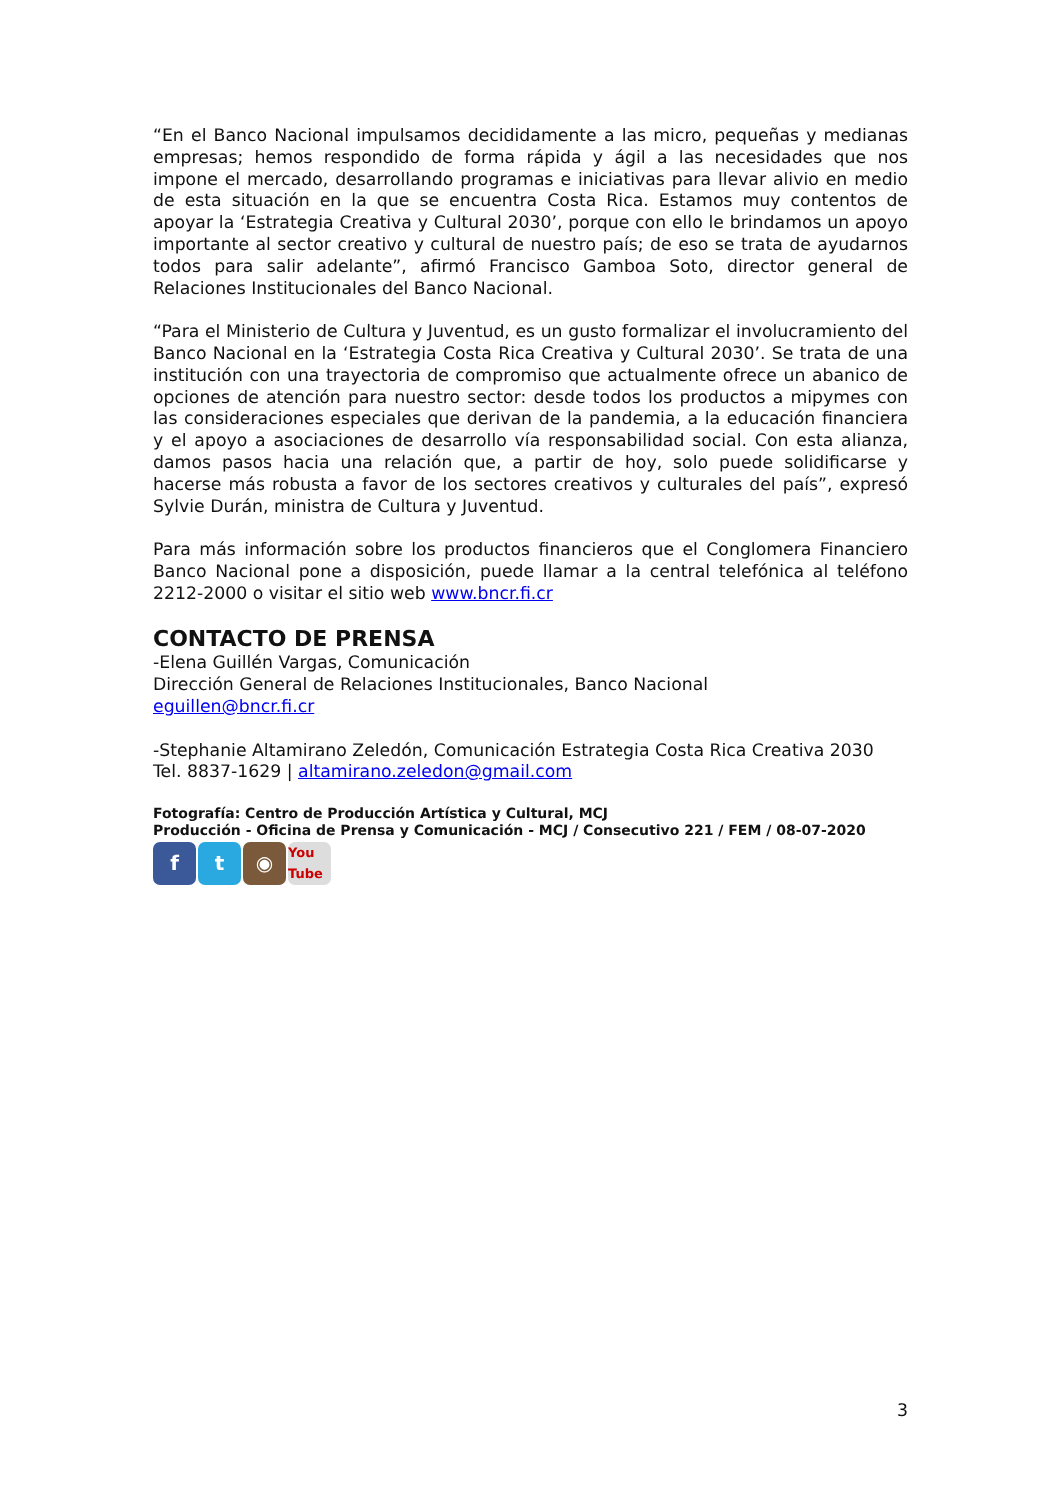“En el Banco Nacional impulsamos decididamente a las micro, pequeñas y medianas empresas; hemos respondido de forma rápida y ágil a las necesidades que nos impone el mercado, desarrollando programas e iniciativas para llevar alivio en medio de esta situación en la que se encuentra Costa Rica. Estamos muy contentos de apoyar la ‘Estrategia Creativa y Cultural 2030’, porque con ello le brindamos un apoyo importante al sector creativo y cultural de nuestro país; de eso se trata de ayudarnos todos para salir adelante”, afirmó Francisco Gamboa Soto, director general de Relaciones Institucionales del Banco Nacional.
“Para el Ministerio de Cultura y Juventud, es un gusto formalizar el involucramiento del Banco Nacional en la ‘Estrategia Costa Rica Creativa y Cultural 2030’. Se trata de una institución con una trayectoria de compromiso que actualmente ofrece un abanico de opciones de atención para nuestro sector: desde todos los productos a mipymes con las consideraciones especiales que derivan de la pandemia, a la educación financiera y el apoyo a asociaciones de desarrollo vía responsabilidad social. Con esta alianza, damos pasos hacia una relación que, a partir de hoy, solo puede solidificarse y hacerse más robusta a favor de los sectores creativos y culturales del país”, expresó Sylvie Durán, ministra de Cultura y Juventud.
Para más información sobre los productos financieros que el Conglomera Financiero Banco Nacional pone a disposición, puede llamar a la central telefónica al teléfono 2212-2000 o visitar el sitio web www.bncr.fi.cr
CONTACTO DE PRENSA
-Elena Guillén Vargas, Comunicación
Dirección General de Relaciones Institucionales, Banco Nacional
eguillen@bncr.fi.cr
-Stephanie Altamirano Zeledón, Comunicación Estrategia Costa Rica Creativa 2030
Tel. 8837-1629 | altamirano.zeledon@gmail.com
Fotografía: Centro de Producción Artística y Cultural, MCJ
Producción - Oficina de Prensa y Comunicación - MCJ / Consecutivo 221 / FEM / 08-07-2020
ft ◉ You Tube
3